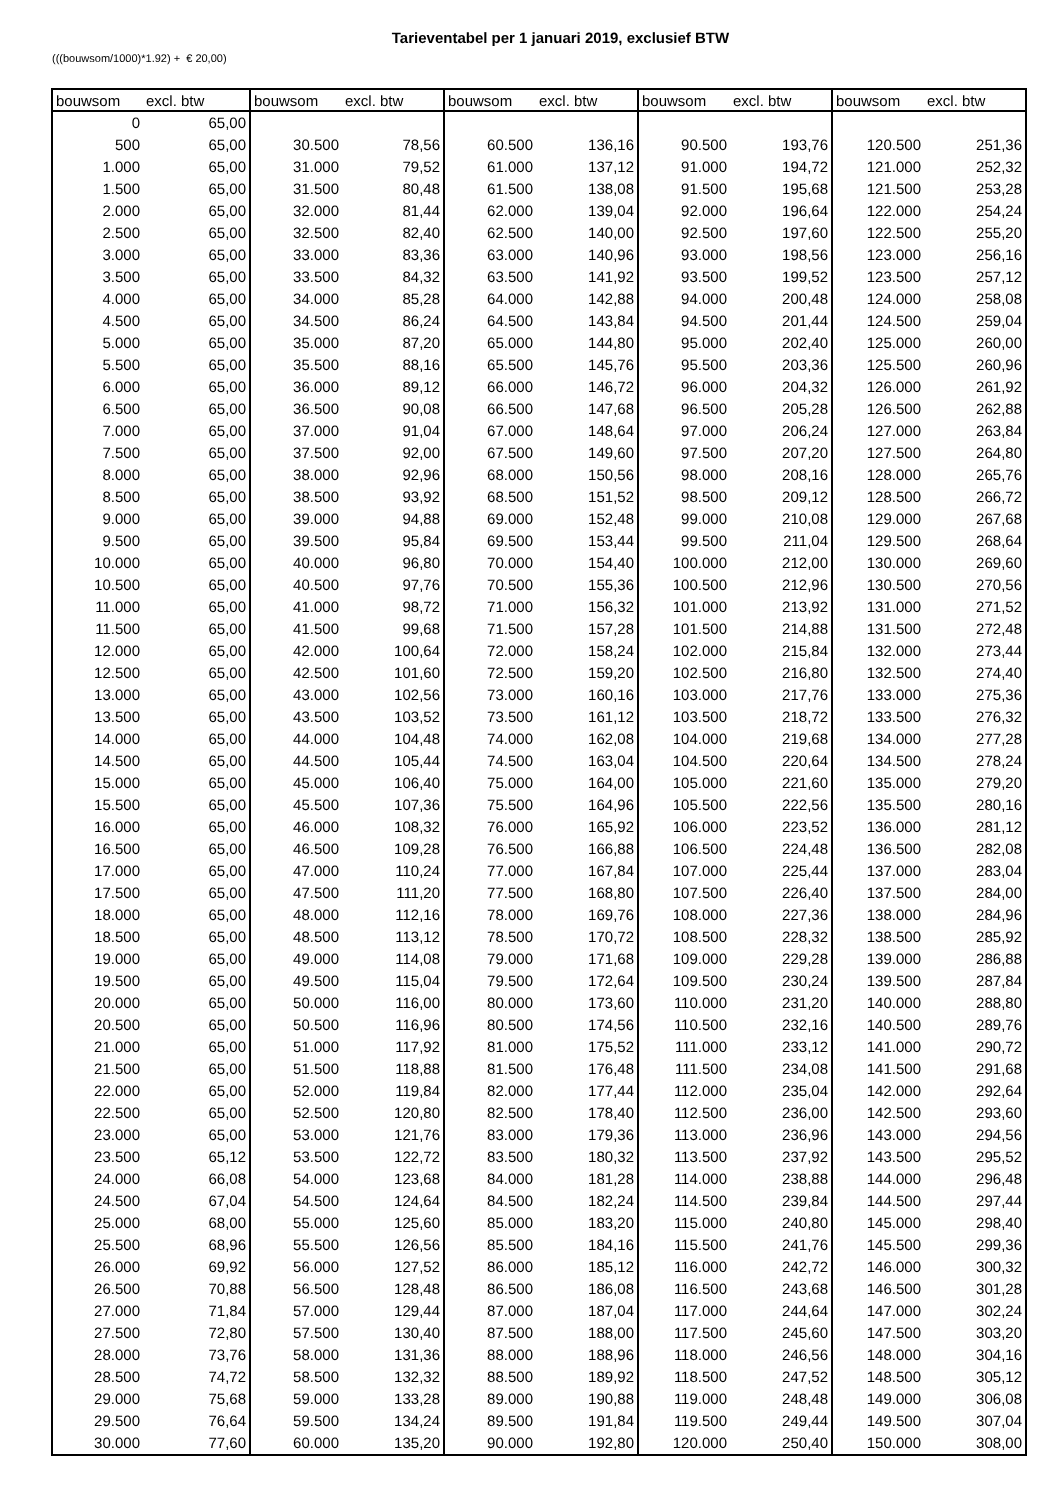Tarieventabel per 1 januari 2019, exclusief BTW
(((bouwsom/1000)*1.92) + € 20,00)
| bouwsom | excl. btw | bouwsom | excl. btw | bouwsom | excl. btw | bouwsom | excl. btw | bouwsom | excl. btw |
| --- | --- | --- | --- | --- | --- | --- | --- | --- | --- |
| 0 | 65,00 | | | | | | | | |
| 500 | 65,00 | 30.500 | 78,56 | 60.500 | 136,16 | 90.500 | 193,76 | 120.500 | 251,36 |
| 1.000 | 65,00 | 31.000 | 79,52 | 61.000 | 137,12 | 91.000 | 194,72 | 121.000 | 252,32 |
| 1.500 | 65,00 | 31.500 | 80,48 | 61.500 | 138,08 | 91.500 | 195,68 | 121.500 | 253,28 |
| 2.000 | 65,00 | 32.000 | 81,44 | 62.000 | 139,04 | 92.000 | 196,64 | 122.000 | 254,24 |
| 2.500 | 65,00 | 32.500 | 82,40 | 62.500 | 140,00 | 92.500 | 197,60 | 122.500 | 255,20 |
| 3.000 | 65,00 | 33.000 | 83,36 | 63.000 | 140,96 | 93.000 | 198,56 | 123.000 | 256,16 |
| 3.500 | 65,00 | 33.500 | 84,32 | 63.500 | 141,92 | 93.500 | 199,52 | 123.500 | 257,12 |
| 4.000 | 65,00 | 34.000 | 85,28 | 64.000 | 142,88 | 94.000 | 200,48 | 124.000 | 258,08 |
| 4.500 | 65,00 | 34.500 | 86,24 | 64.500 | 143,84 | 94.500 | 201,44 | 124.500 | 259,04 |
| 5.000 | 65,00 | 35.000 | 87,20 | 65.000 | 144,80 | 95.000 | 202,40 | 125.000 | 260,00 |
| 5.500 | 65,00 | 35.500 | 88,16 | 65.500 | 145,76 | 95.500 | 203,36 | 125.500 | 260,96 |
| 6.000 | 65,00 | 36.000 | 89,12 | 66.000 | 146,72 | 96.000 | 204,32 | 126.000 | 261,92 |
| 6.500 | 65,00 | 36.500 | 90,08 | 66.500 | 147,68 | 96.500 | 205,28 | 126.500 | 262,88 |
| 7.000 | 65,00 | 37.000 | 91,04 | 67.000 | 148,64 | 97.000 | 206,24 | 127.000 | 263,84 |
| 7.500 | 65,00 | 37.500 | 92,00 | 67.500 | 149,60 | 97.500 | 207,20 | 127.500 | 264,80 |
| 8.000 | 65,00 | 38.000 | 92,96 | 68.000 | 150,56 | 98.000 | 208,16 | 128.000 | 265,76 |
| 8.500 | 65,00 | 38.500 | 93,92 | 68.500 | 151,52 | 98.500 | 209,12 | 128.500 | 266,72 |
| 9.000 | 65,00 | 39.000 | 94,88 | 69.000 | 152,48 | 99.000 | 210,08 | 129.000 | 267,68 |
| 9.500 | 65,00 | 39.500 | 95,84 | 69.500 | 153,44 | 99.500 | 211,04 | 129.500 | 268,64 |
| 10.000 | 65,00 | 40.000 | 96,80 | 70.000 | 154,40 | 100.000 | 212,00 | 130.000 | 269,60 |
| 10.500 | 65,00 | 40.500 | 97,76 | 70.500 | 155,36 | 100.500 | 212,96 | 130.500 | 270,56 |
| 11.000 | 65,00 | 41.000 | 98,72 | 71.000 | 156,32 | 101.000 | 213,92 | 131.000 | 271,52 |
| 11.500 | 65,00 | 41.500 | 99,68 | 71.500 | 157,28 | 101.500 | 214,88 | 131.500 | 272,48 |
| 12.000 | 65,00 | 42.000 | 100,64 | 72.000 | 158,24 | 102.000 | 215,84 | 132.000 | 273,44 |
| 12.500 | 65,00 | 42.500 | 101,60 | 72.500 | 159,20 | 102.500 | 216,80 | 132.500 | 274,40 |
| 13.000 | 65,00 | 43.000 | 102,56 | 73.000 | 160,16 | 103.000 | 217,76 | 133.000 | 275,36 |
| 13.500 | 65,00 | 43.500 | 103,52 | 73.500 | 161,12 | 103.500 | 218,72 | 133.500 | 276,32 |
| 14.000 | 65,00 | 44.000 | 104,48 | 74.000 | 162,08 | 104.000 | 219,68 | 134.000 | 277,28 |
| 14.500 | 65,00 | 44.500 | 105,44 | 74.500 | 163,04 | 104.500 | 220,64 | 134.500 | 278,24 |
| 15.000 | 65,00 | 45.000 | 106,40 | 75.000 | 164,00 | 105.000 | 221,60 | 135.000 | 279,20 |
| 15.500 | 65,00 | 45.500 | 107,36 | 75.500 | 164,96 | 105.500 | 222,56 | 135.500 | 280,16 |
| 16.000 | 65,00 | 46.000 | 108,32 | 76.000 | 165,92 | 106.000 | 223,52 | 136.000 | 281,12 |
| 16.500 | 65,00 | 46.500 | 109,28 | 76.500 | 166,88 | 106.500 | 224,48 | 136.500 | 282,08 |
| 17.000 | 65,00 | 47.000 | 110,24 | 77.000 | 167,84 | 107.000 | 225,44 | 137.000 | 283,04 |
| 17.500 | 65,00 | 47.500 | 111,20 | 77.500 | 168,80 | 107.500 | 226,40 | 137.500 | 284,00 |
| 18.000 | 65,00 | 48.000 | 112,16 | 78.000 | 169,76 | 108.000 | 227,36 | 138.000 | 284,96 |
| 18.500 | 65,00 | 48.500 | 113,12 | 78.500 | 170,72 | 108.500 | 228,32 | 138.500 | 285,92 |
| 19.000 | 65,00 | 49.000 | 114,08 | 79.000 | 171,68 | 109.000 | 229,28 | 139.000 | 286,88 |
| 19.500 | 65,00 | 49.500 | 115,04 | 79.500 | 172,64 | 109.500 | 230,24 | 139.500 | 287,84 |
| 20.000 | 65,00 | 50.000 | 116,00 | 80.000 | 173,60 | 110.000 | 231,20 | 140.000 | 288,80 |
| 20.500 | 65,00 | 50.500 | 116,96 | 80.500 | 174,56 | 110.500 | 232,16 | 140.500 | 289,76 |
| 21.000 | 65,00 | 51.000 | 117,92 | 81.000 | 175,52 | 111.000 | 233,12 | 141.000 | 290,72 |
| 21.500 | 65,00 | 51.500 | 118,88 | 81.500 | 176,48 | 111.500 | 234,08 | 141.500 | 291,68 |
| 22.000 | 65,00 | 52.000 | 119,84 | 82.000 | 177,44 | 112.000 | 235,04 | 142.000 | 292,64 |
| 22.500 | 65,00 | 52.500 | 120,80 | 82.500 | 178,40 | 112.500 | 236,00 | 142.500 | 293,60 |
| 23.000 | 65,00 | 53.000 | 121,76 | 83.000 | 179,36 | 113.000 | 236,96 | 143.000 | 294,56 |
| 23.500 | 65,12 | 53.500 | 122,72 | 83.500 | 180,32 | 113.500 | 237,92 | 143.500 | 295,52 |
| 24.000 | 66,08 | 54.000 | 123,68 | 84.000 | 181,28 | 114.000 | 238,88 | 144.000 | 296,48 |
| 24.500 | 67,04 | 54.500 | 124,64 | 84.500 | 182,24 | 114.500 | 239,84 | 144.500 | 297,44 |
| 25.000 | 68,00 | 55.000 | 125,60 | 85.000 | 183,20 | 115.000 | 240,80 | 145.000 | 298,40 |
| 25.500 | 68,96 | 55.500 | 126,56 | 85.500 | 184,16 | 115.500 | 241,76 | 145.500 | 299,36 |
| 26.000 | 69,92 | 56.000 | 127,52 | 86.000 | 185,12 | 116.000 | 242,72 | 146.000 | 300,32 |
| 26.500 | 70,88 | 56.500 | 128,48 | 86.500 | 186,08 | 116.500 | 243,68 | 146.500 | 301,28 |
| 27.000 | 71,84 | 57.000 | 129,44 | 87.000 | 187,04 | 117.000 | 244,64 | 147.000 | 302,24 |
| 27.500 | 72,80 | 57.500 | 130,40 | 87.500 | 188,00 | 117.500 | 245,60 | 147.500 | 303,20 |
| 28.000 | 73,76 | 58.000 | 131,36 | 88.000 | 188,96 | 118.000 | 246,56 | 148.000 | 304,16 |
| 28.500 | 74,72 | 58.500 | 132,32 | 88.500 | 189,92 | 118.500 | 247,52 | 148.500 | 305,12 |
| 29.000 | 75,68 | 59.000 | 133,28 | 89.000 | 190,88 | 119.000 | 248,48 | 149.000 | 306,08 |
| 29.500 | 76,64 | 59.500 | 134,24 | 89.500 | 191,84 | 119.500 | 249,44 | 149.500 | 307,04 |
| 30.000 | 77,60 | 60.000 | 135,20 | 90.000 | 192,80 | 120.000 | 250,40 | 150.000 | 308,00 |